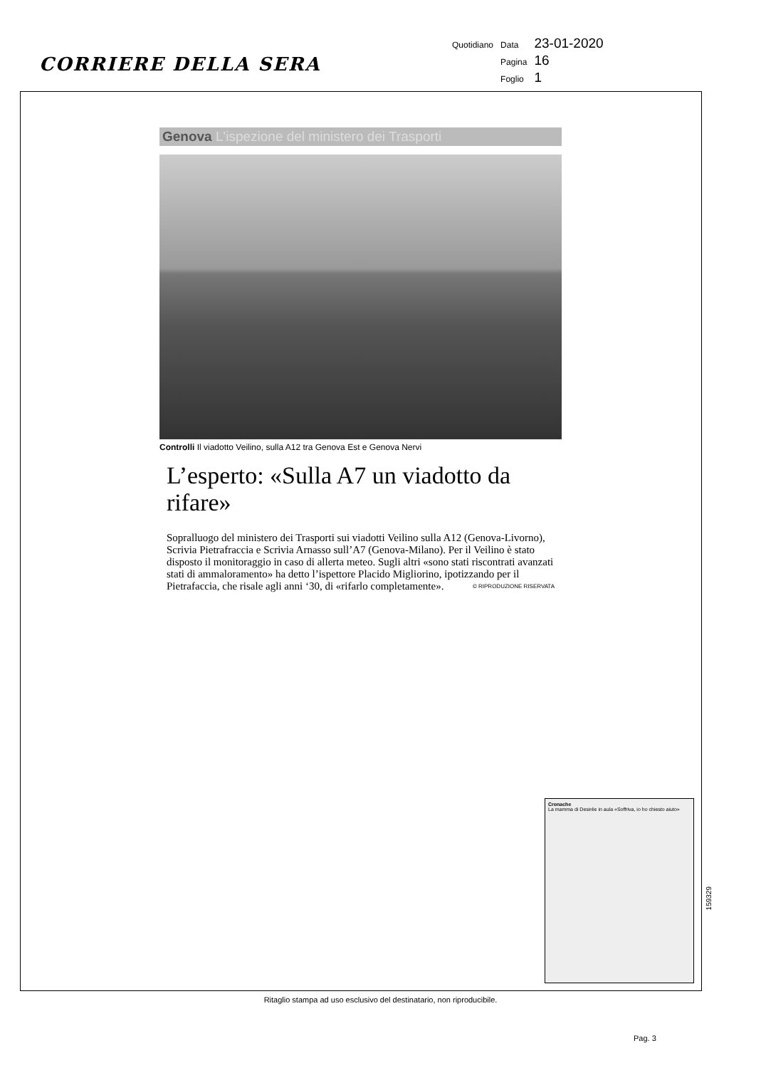CORRIERE DELLA SERA
| Quotidiano | Data | 23-01-2020 |
| | Pagina | 16 |
| | Foglio | 1 |
Genova L'ispezione del ministero dei Trasporti
Controlli Il viadotto Veilino, sulla A12 tra Genova Est e Genova Nervi
L’esperto: «Sulla A7 un viadotto da rifare»
Sopralluogo del ministero dei Trasporti sui viadotti Veilino sulla A12 (Genova-Livorno), Scrivia Pietrafraccia e Scrivia Arnasso sull’A7 (Genova-Milano). Per il Veilino è stato disposto il monitoraggio in caso di allerta meteo. Sugli altri «sono stati riscontrati avanzati stati di ammaloramento» ha detto l’ispettore Placido Migliorino, ipotizzando per il Pietrafaccia, che risale agli anni ‘30, di «rifarlo completamente». © RIPRODUZIONE RISERVATA
Cronache
La mamma di Desirée in aula «Soffriva, io ho chiesto aiuto»
159329
Ritaglio stampa ad uso esclusivo del destinatario, non riproducibile.
Pag. 3